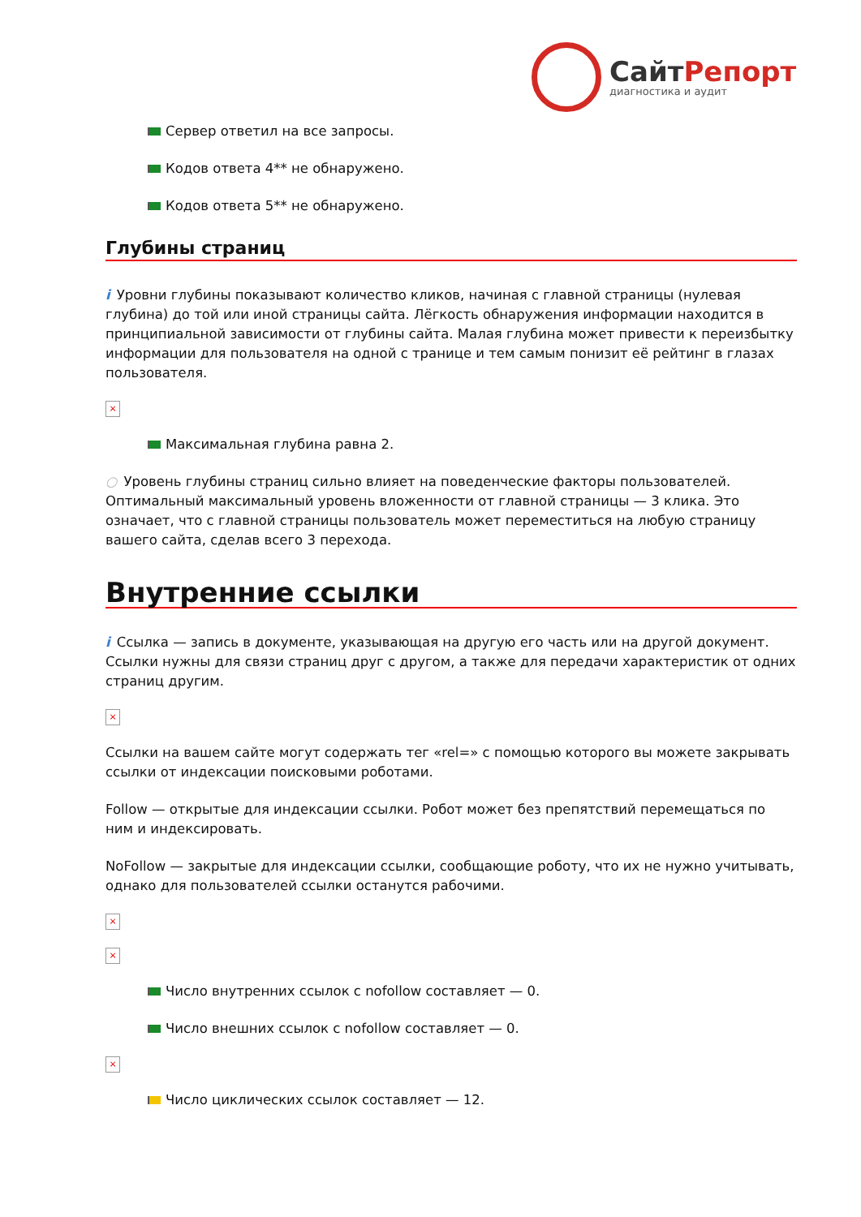СайтРепорт
диагностика и аудит
Сервер ответил на все запросы.
Кодов ответа 4** не обнаружено.
Кодов ответа 5** не обнаружено.
Глубины страниц
i Уровни глубины показывают количество кликов, начиная с главной страницы (нулевая глубина) до той или иной страницы сайта. Лёгкость обнаружения информации находится в принципиальной зависимости от глубины сайта. Малая глубина может привести к переизбытку информации для пользователя на одной с транице и тем самым понизит её рейтинг в глазах пользователя.
×
Максимальная глубина равна 2.
○ Уровень глубины страниц сильно влияет на поведенческие факторы пользователей. Оптимальный максимальный уровень вложенности от главной страницы — 3 клика. Это означает, что с главной страницы пользователь может переместиться на любую страницу вашего сайта, сделав всего 3 перехода.
Внутренние ссылки
i Ссылка — запись в документе, указывающая на другую его часть или на другой документ. Ссылки нужны для связи страниц друг с другом, а также для передачи характеристик от одних страниц другим.
×
Ссылки на вашем сайте могут содержать тег «rel=» с помощью которого вы можете закрывать ссылки от индексации поисковыми роботами.
Follow — открытые для индексации ссылки. Робот может без препятствий перемещаться по ним и индексировать.
NoFollow — закрытые для индексации ссылки, сообщающие роботу, что их не нужно учитывать, однако для пользователей ссылки останутся рабочими.
×
×
Число внутренних ссылок с nofollow составляет — 0.
Число внешних ссылок с nofollow составляет — 0.
×
Число циклических ссылок составляет — 12.